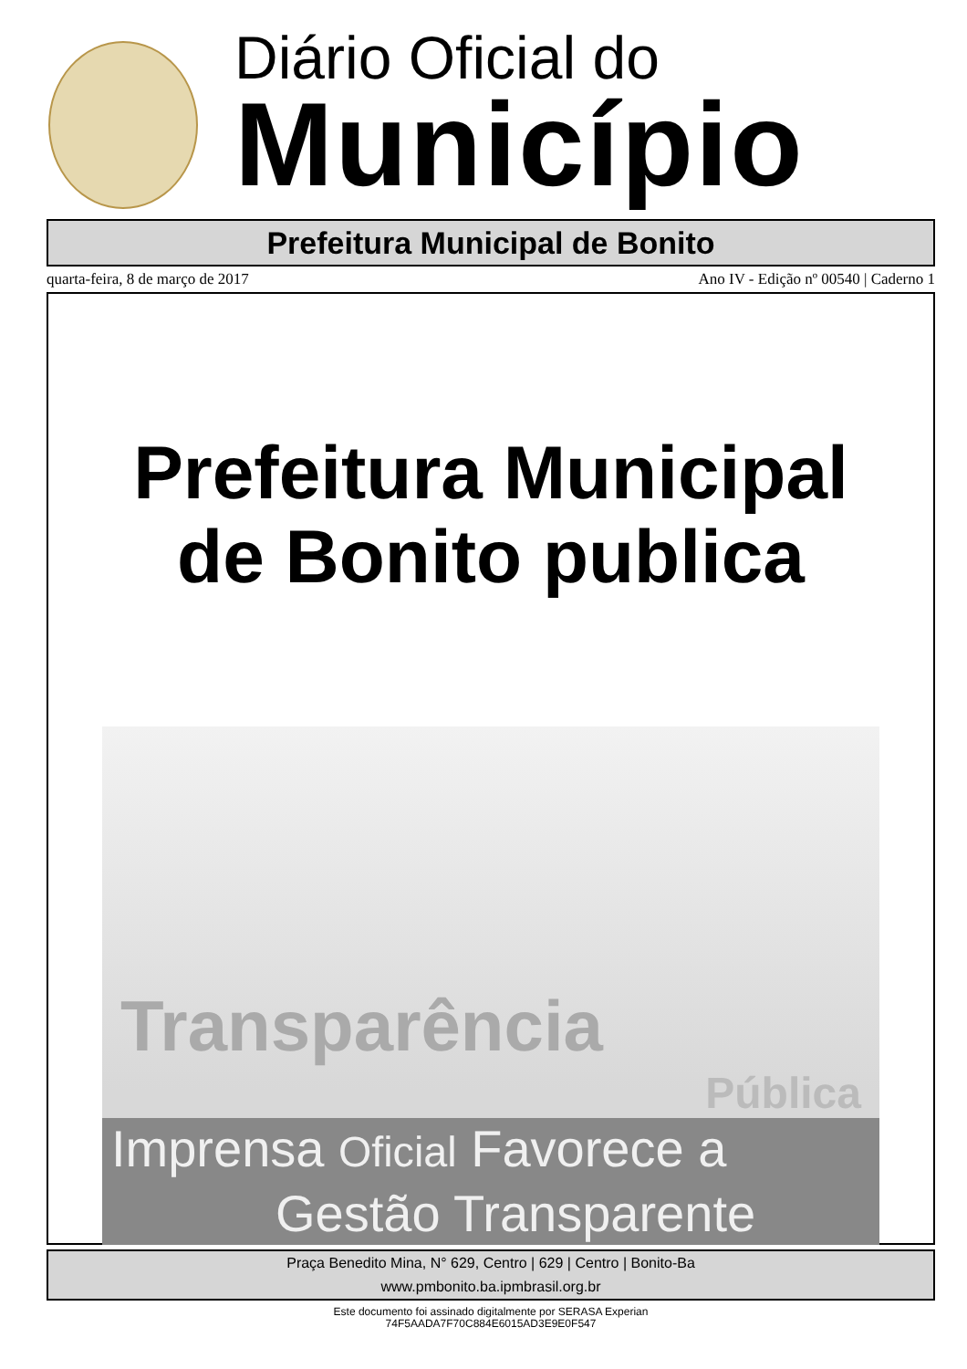Diário Oficial do
Município
Prefeitura Municipal de Bonito
quarta-feira, 8 de março de 2017 Ano IV - Edição nº 00540 | Caderno 1
Prefeitura Municipal
de Bonito publica
Transparência
Pública
Imprensa Oficial Favorece a
Gestão Transparente
Praça Benedito Mina, N° 629, Centro | 629 | Centro | Bonito-Ba
www.pmbonito.ba.ipmbrasil.org.br
Este documento foi assinado digitalmente por SERASA Experian
74F5AADA7F70C884E6015AD3E9E0F547